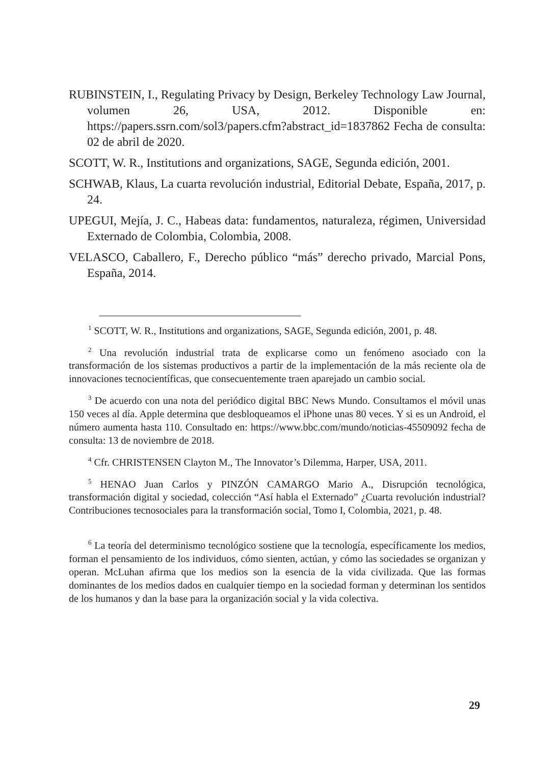RUBINSTEIN, I., Regulating Privacy by Design, Berkeley Technology Law Journal, volumen 26, USA, 2012. Disponible en: https://papers.ssrn.com/sol3/papers.cfm?abstract_id=1837862 Fecha de consulta: 02 de abril de 2020.
SCOTT, W. R., Institutions and organizations, SAGE, Segunda edición, 2001.
SCHWAB, Klaus, La cuarta revolución industrial, Editorial Debate, España, 2017, p. 24.
UPEGUI, Mejía, J. C., Habeas data: fundamentos, naturaleza, régimen, Universidad Externado de Colombia, Colombia, 2008.
VELASCO, Caballero, F., Derecho público “más” derecho privado, Marcial Pons, España, 2014.
<sup>1</sup> SCOTT, W. R., Institutions and organizations, SAGE, Segunda edición, 2001, p. 48.
<sup>2</sup> Una revolución industrial trata de explicarse como un fenómeno asociado con la transformación de los sistemas productivos a partir de la implementación de la más reciente ola de innovaciones tecnocientíficas, que consecuentemente traen aparejado un cambio social.
<sup>3</sup> De acuerdo con una nota del periódico digital BBC News Mundo. Consultamos el móvil unas 150 veces al día. Apple determina que desbloqueamos el iPhone unas 80 veces. Y si es un Android, el número aumenta hasta 110. Consultado en: https://www.bbc.com/mundo/noticias-45509092 fecha de consulta: 13 de noviembre de 2018.
<sup>4</sup> Cfr. CHRISTENSEN Clayton M., The Innovator’s Dilemma, Harper, USA, 2011.
<sup>5</sup> HENAO Juan Carlos y PINZÓN CAMARGO Mario A., Disrupción tecnológica, transformación digital y sociedad, colección “Así habla el Externado” ¿Cuarta revolución industrial? Contribuciones tecnosociales para la transformación social, Tomo I, Colombia, 2021, p. 48.
<sup>6</sup> La teoría del determinismo tecnológico sostiene que la tecnología, específicamente los medios, forman el pensamiento de los individuos, cómo sienten, actúan, y cómo las sociedades se organizan y operan. McLuhan afirma que los medios son la esencia de la vida civilizada. Que las formas dominantes de los medios dados en cualquier tiempo en la sociedad forman y determinan los sentidos de los humanos y dan la base para la organización social y la vida colectiva.
29